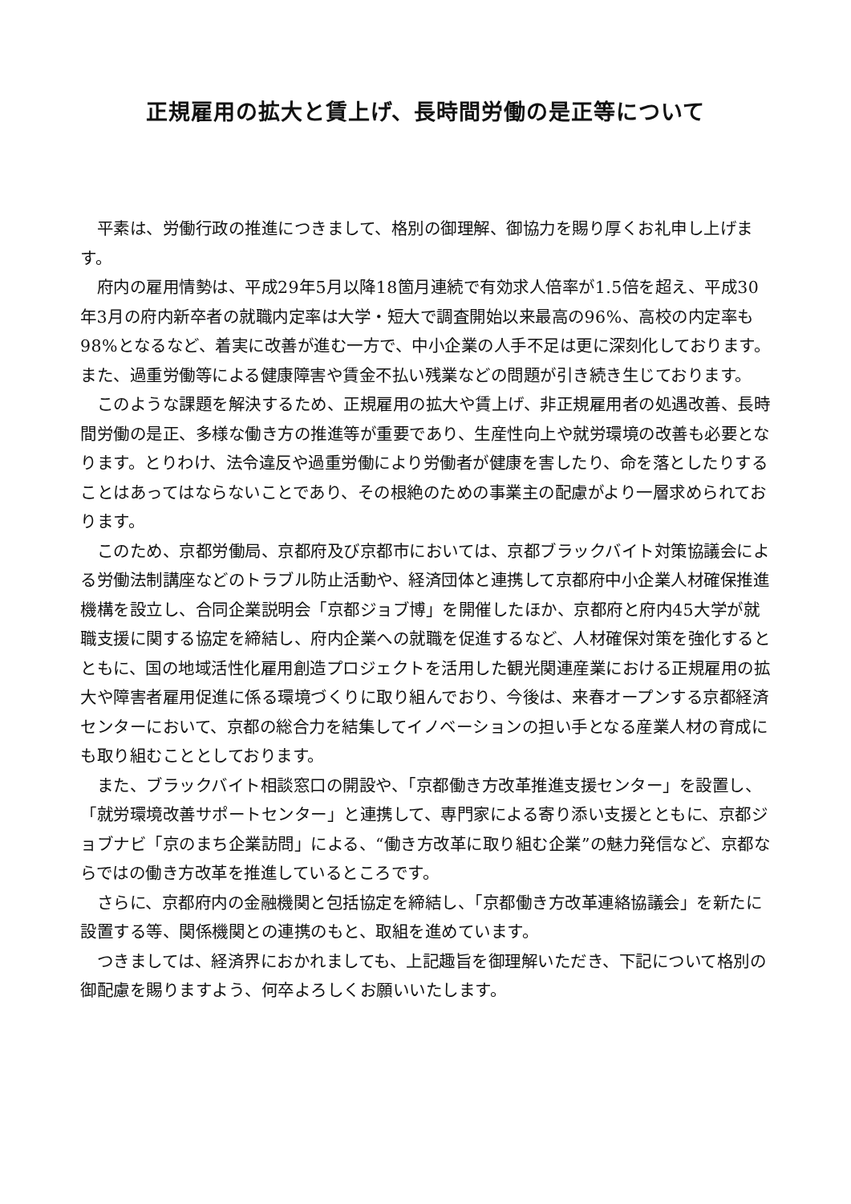正規雇用の拡大と賃上げ、長時間労働の是正等について
平素は、労働行政の推進につきまして、格別の御理解、御協力を賜り厚くお礼申し上げます。
府内の雇用情勢は、平成29年5月以降18箇月連続で有効求人倍率が1.5倍を超え、平成30年3月の府内新卒者の就職内定率は大学・短大で調査開始以来最高の96%、高校の内定率も98%となるなど、着実に改善が進む一方で、中小企業の人手不足は更に深刻化しております。また、過重労働等による健康障害や賃金不払い残業などの問題が引き続き生じております。
このような課題を解決するため、正規雇用の拡大や賃上げ、非正規雇用者の処遇改善、長時間労働の是正、多様な働き方の推進等が重要であり、生産性向上や就労環境の改善も必要となります。とりわけ、法令違反や過重労働により労働者が健康を害したり、命を落としたりすることはあってはならないことであり、その根絶のための事業主の配慮がより一層求められております。
このため、京都労働局、京都府及び京都市においては、京都ブラックバイト対策協議会による労働法制講座などのトラブル防止活動や、経済団体と連携して京都府中小企業人材確保推進機構を設立し、合同企業説明会「京都ジョブ博」を開催したほか、京都府と府内45大学が就職支援に関する協定を締結し、府内企業への就職を促進するなど、人材確保対策を強化するとともに、国の地域活性化雇用創造プロジェクトを活用した観光関連産業における正規雇用の拡大や障害者雇用促進に係る環境づくりに取り組んでおり、今後は、来春オープンする京都経済センターにおいて、京都の総合力を結集してイノベーションの担い手となる産業人材の育成にも取り組むこととしております。
また、ブラックバイト相談窓口の開設や、「京都働き方改革推進支援センター」を設置し、「就労環境改善サポートセンター」と連携して、専門家による寄り添い支援とともに、京都ジョブナビ「京のまち企業訪問」による、“働き方改革に取り組む企業”の魅力発信など、京都ならではの働き方改革を推進しているところです。
さらに、京都府内の金融機関と包括協定を締結し、「京都働き方改革連絡協議会」を新たに設置する等、関係機関との連携のもと、取組を進めています。
つきましては、経済界におかれましても、上記趣旨を御理解いただき、下記について格別の御配慮を賜りますよう、何卒よろしくお願いいたします。